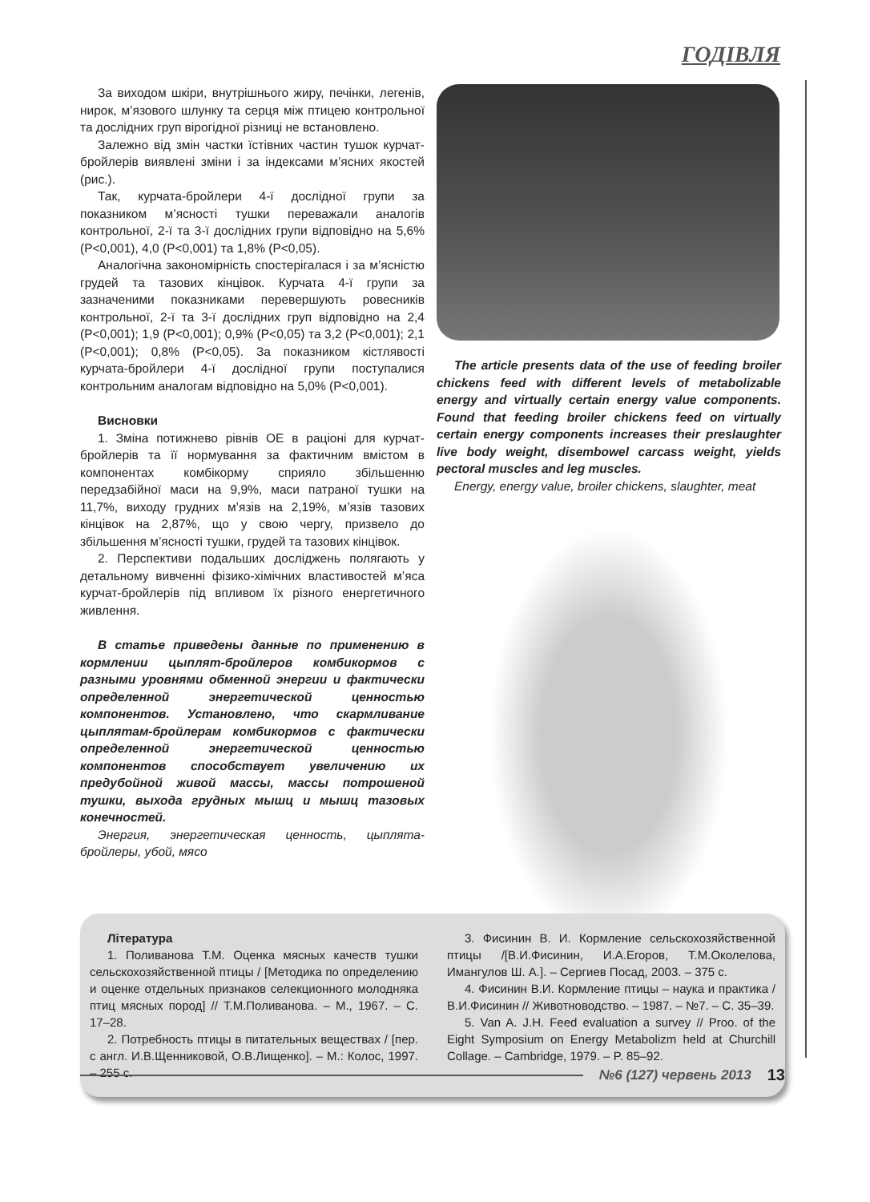ГОДІВЛЯ
За виходом шкіри, внутрішнього жиру, печінки, легенів, нирок, м’язового шлунку та серця між птицею контрольної та дослідних груп вірогідної різниці не встановлено.
Залежно від змін частки їстівних частин тушок курчат-бройлерів виявлені зміни і за індексами м’ясних якостей (рис.).
Так, курчата-бройлери 4-ї дослідної групи за показником м’ясності тушки переважали аналогів контрольної, 2-ї та 3-ї дослідних групи відповідно на 5,6% (P<0,001), 4,0 (P<0,001) та 1,8% (P<0,05).
Аналогічна закономірність спостерігалася і за м’ясністю грудей та тазових кінцівок. Курчата 4-ї групи за зазначеними показниками перевершують ровесників контрольної, 2-ї та 3-ї дослідних груп відповідно на 2,4 (P<0,001); 1,9 (P<0,001); 0,9% (P<0,05) та 3,2 (P<0,001); 2,1 (P<0,001); 0,8% (P<0,05). За показником кістлявості курчата-бройлери 4-ї дослідної групи поступалися контрольним аналогам відповідно на 5,0% (P<0,001).
Висновки
1. Зміна потижнево рівнів ОЕ в раціоні для курчат-бройлерів та її нормування за фактичним вмістом в компонентах комбікорму сприяло збільшенню передзабійної маси на 9,9%, маси патраної тушки на 11,7%, виходу грудних м’язів на 2,19%, м’язів тазових кінцівок на 2,87%, що у свою чергу, призвело до збільшення м’ясності тушки, грудей та тазових кінцівок.
2. Перспективи подальших досліджень полягають у детальному вивченні фізико-хімічних властивостей м’яса курчат-бройлерів під впливом їх різного енергетичного живлення.
В статье приведены данные по применению в кормлении цыплят-бройлеров комбикормов с разными уровнями обменной энергии и фактически определенной энергетической ценностью компонентов. Установлено, что скармливание цыплятам-бройлерам комбикормов с фактически определенной энергетической ценностью компонентов способствует увеличению их предубойной живой массы, массы потрошеной тушки, выхода грудных мышц и мышц тазовых конечностей.
Энергия, энергетическая ценность, цыплята-бройлеры, убой, мясо
The article presents data of the use of feeding broiler chickens feed with different levels of metabolizable energy and virtually certain energy value components. Found that feeding broiler chickens feed on virtually certain energy components increases their preslaughter live body weight, disembowel carcass weight, yields pectoral muscles and leg muscles.
Energy, energy value, broiler chickens, slaughter, meat
Література
1. Поливанова Т.М. Оценка мясных качеств тушки сельскохозяйственной птицы / [Методика по определению и оценке отдельных признаков селекционного молодняка птиц мясных пород] // Т.М.Поливанова. – М., 1967. – С. 17–28.
2. Потребность птицы в питательных веществах / [пер. с англ. И.В.Щенниковой, О.В.Лищенко]. – М.: Колос, 1997. – 255 с.
3. Фисинин В. И. Кормление сельскохозяйственной птицы /[В.И.Фисинин, И.А.Егоров, Т.М.Околелова, Имангулов Ш. А.]. – Сергиев Посад, 2003. – 375 с.
4. Фисинин В.И. Кормление птицы – наука и практика / В.И.Фисинин // Животноводство. – 1987. – №7. – С. 35–39.
5. Van A. J.H. Feed evaluation a survey // Proo. of the Eight Symposium on Energy Metabolizm held at Churchill Collage. – Cambridge, 1979. – P. 85–92.
№6 (127) червень 2013 13